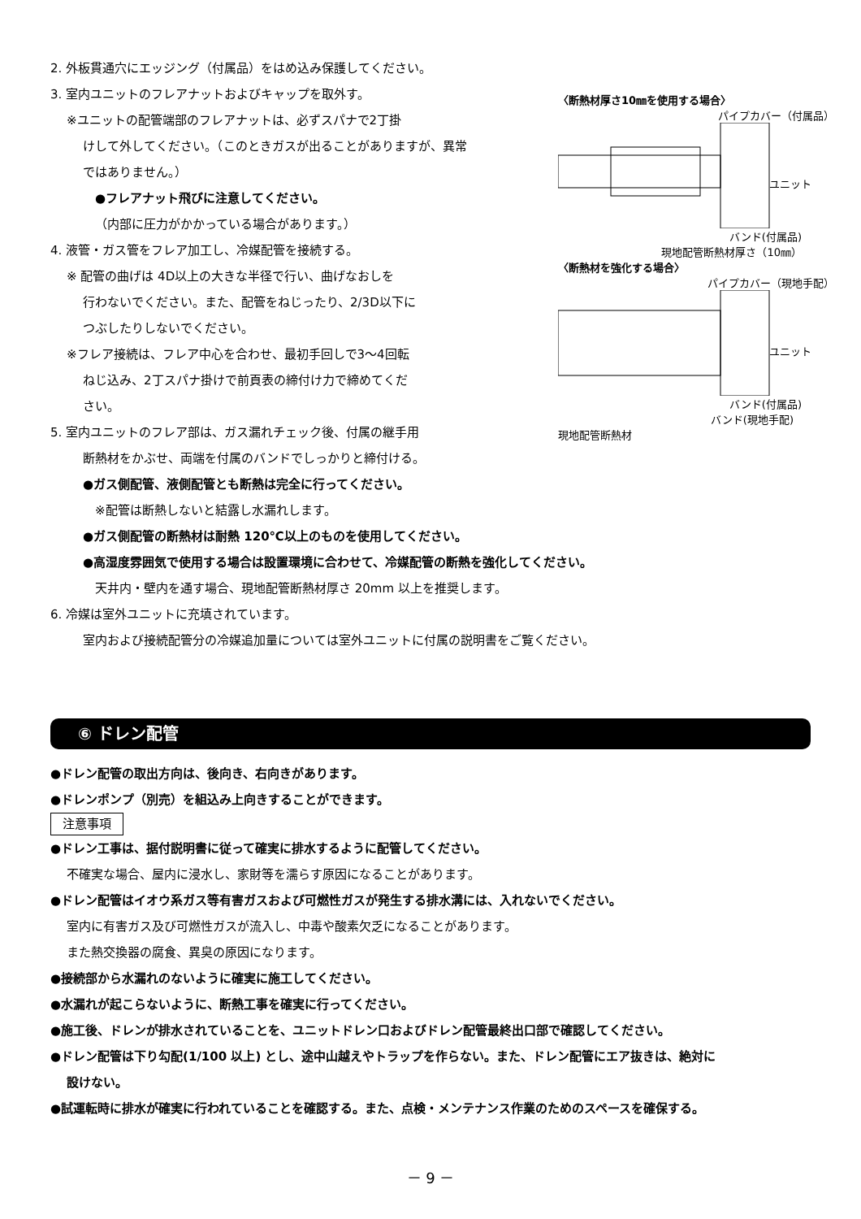2. 外板貫通穴にエッジング（付属品）をはめ込み保護してください。
3. 室内ユニットのフレアナットおよびキャップを取外す。
※ユニットの配管端部のフレアナットは、必ずスパナで2丁掛
けして外してください。（このときガスが出ることがありますが、異常
ではありません。）
●フレアナット飛びに注意してください。
（内部に圧力がかかっている場合があります。）
4. 液管・ガス管をフレア加工し、冷媒配管を接続する。
※ 配管の曲げは 4D以上の大きな半径で行い、曲げなおしを
行わないでください。また、配管をねじったり、2/3D以下に
つぶしたりしないでください。
※フレア接続は、フレア中心を合わせ、最初手回しで3～4回転
ねじ込み、2丁スパナ掛けで前頁表の締付け力で締めてくだ
さい。
5. 室内ユニットのフレア部は、ガス漏れチェック後、付属の継手用
断熱材をかぶせ、両端を付属のバンドでしっかりと締付ける。
〈断熱材厚さ10㎜を使用する場合〉
パイプカバー（付属品）
ユニット
バンド(付属品)
現地配管断熱材厚さ（10㎜）
〈断熱材を強化する場合〉
パイプカバー（現地手配）
ユニット
バンド(付属品)
バンド(現地手配)
現地配管断熱材
●ガス側配管、液側配管とも断熱は完全に行ってください。
※配管は断熱しないと結露し水漏れします。
●ガス側配管の断熱材は耐熱 120℃以上のものを使用してください。
●高湿度雰囲気で使用する場合は設置環境に合わせて、冷媒配管の断熱を強化してください。
天井内・壁内を通す場合、現地配管断熱材厚さ 20mm 以上を推奨します。
6. 冷媒は室外ユニットに充填されています。
室内および接続配管分の冷媒追加量については室外ユニットに付属の説明書をご覧ください。
⑥ ドレン配管
●ドレン配管の取出方向は、後向き、右向きがあります。
●ドレンポンプ（別売）を組込み上向きすることができます。
注意事項
●ドレン工事は、据付説明書に従って確実に排水するように配管してください。
不確実な場合、屋内に浸水し、家財等を濡らす原因になることがあります。
●ドレン配管はイオウ系ガス等有害ガスおよび可燃性ガスが発生する排水溝には、入れないでください。
室内に有害ガス及び可燃性ガスが流入し、中毒や酸素欠乏になることがあります。
また熱交換器の腐食、異臭の原因になります。
●接続部から水漏れのないように確実に施工してください。
●水漏れが起こらないように、断熱工事を確実に行ってください。
●施工後、ドレンが排水されていることを、ユニットドレン口およびドレン配管最終出口部で確認してください。
●ドレン配管は下り勾配(1/100 以上) とし、途中山越えやトラップを作らない。また、ドレン配管にエア抜きは、絶対に
設けない。
●試運転時に排水が確実に行われていることを確認する。また、点検・メンテナンス作業のためのスペースを確保する。
－ 9 －